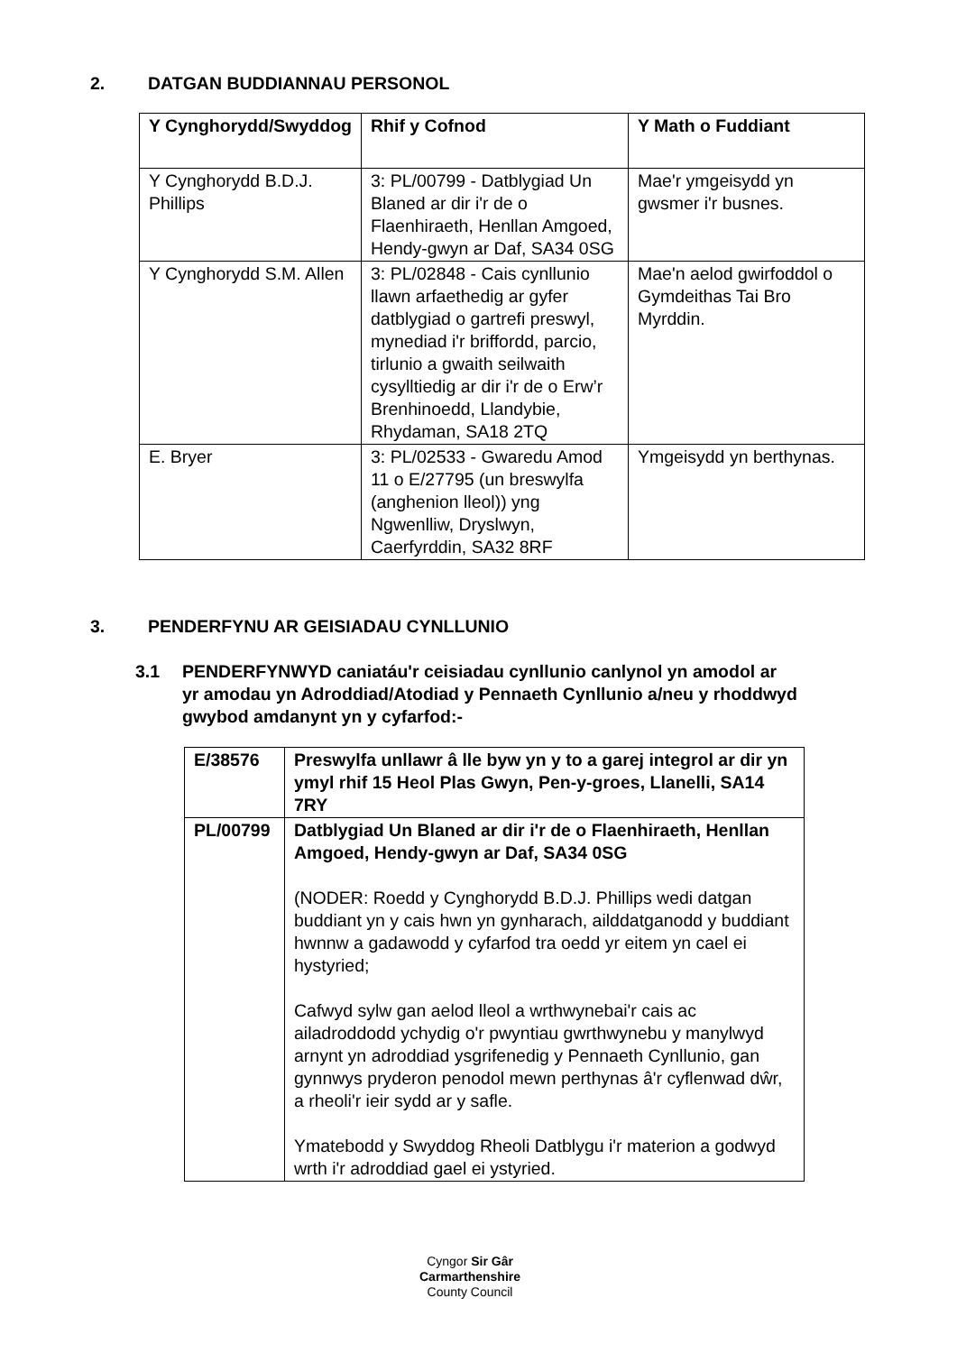2. DATGAN BUDDIANNAU PERSONOL
| Y Cynghorydd/Swyddog | Rhif y Cofnod | Y Math o Fuddiant |
| --- | --- | --- |
| Y Cynghorydd B.D.J. Phillips | 3: PL/00799 - Datblygiad Un Blaned ar dir i'r de o Flaenhiraeth, Henllan Amgoed, Hendy-gwyn ar Daf, SA34 0SG | Mae'r ymgeisydd yn gwsmer i'r busnes. |
| Y Cynghorydd S.M. Allen | 3: PL/02848 - Cais cynllunio llawn arfaethedig ar gyfer datblygiad o gartrefi preswyl, mynediad i'r briffordd, parcio, tirlunio a gwaith seilwaith cysylltiedig ar dir i'r de o Erw’r Brenhinoedd, Llandybie, Rhydaman, SA18 2TQ | Mae'n aelod gwirfoddol o Gymdeithas Tai Bro Myrddin. |
| E. Bryer | 3: PL/02533 - Gwaredu Amod 11 o E/27795 (un breswylfa (anghenion lleol)) yng Ngwenlliw, Dryslwyn, Caerfyrddin, SA32 8RF | Ymgeisydd yn berthynas. |
3. PENDERFYNU AR GEISIADAU CYNLLUNIO
3.1 PENDERFYNWYD caniatáu'r ceisiadau cynllunio canlynol yn amodol ar
yr amodau yn Adroddiad/Atodiad y Pennaeth Cynllunio a/neu y rhoddwyd gwybod amdanynt yn y cyfarfod:-
| E/38576 | Preswylfa unllawr â lle byw yn y to a garej integrol ar dir yn ymyl rhif 15 Heol Plas Gwyn, Pen-y-groes, Llanelli, SA14 7RY |
| --- | --- |
| PL/00799 | Datblygiad Un Blaned ar dir i'r de o Flaenhiraeth, Henllan Amgoed, Hendy-gwyn ar Daf, SA34 0SG (NODER: Roedd y Cynghorydd B.D.J. Phillips wedi datgan buddiant yn y cais hwn yn gynharach, ailddatganodd y buddiant hwnnw a gadawodd y cyfarfod tra oedd yr eitem yn cael ei hystyried; Cafwyd sylw gan aelod lleol a wrthwynebai'r cais ac ailadroddodd ychydig o'r pwyntiau gwrthwynebu y manylwyd arnynt yn adroddiad ysgrifenedig y Pennaeth Cynllunio, gan gynnwys pryderon penodol mewn perthynas â'r cyflenwad dŵr, a rheoli'r ieir sydd ar y safle. Ymatebodd y Swyddog Rheoli Datblygu i'r materion a godwyd wrth i'r adroddiad gael ei ystyried. |
Cyngor Sir Gâr
Carmarthenshire
County Council